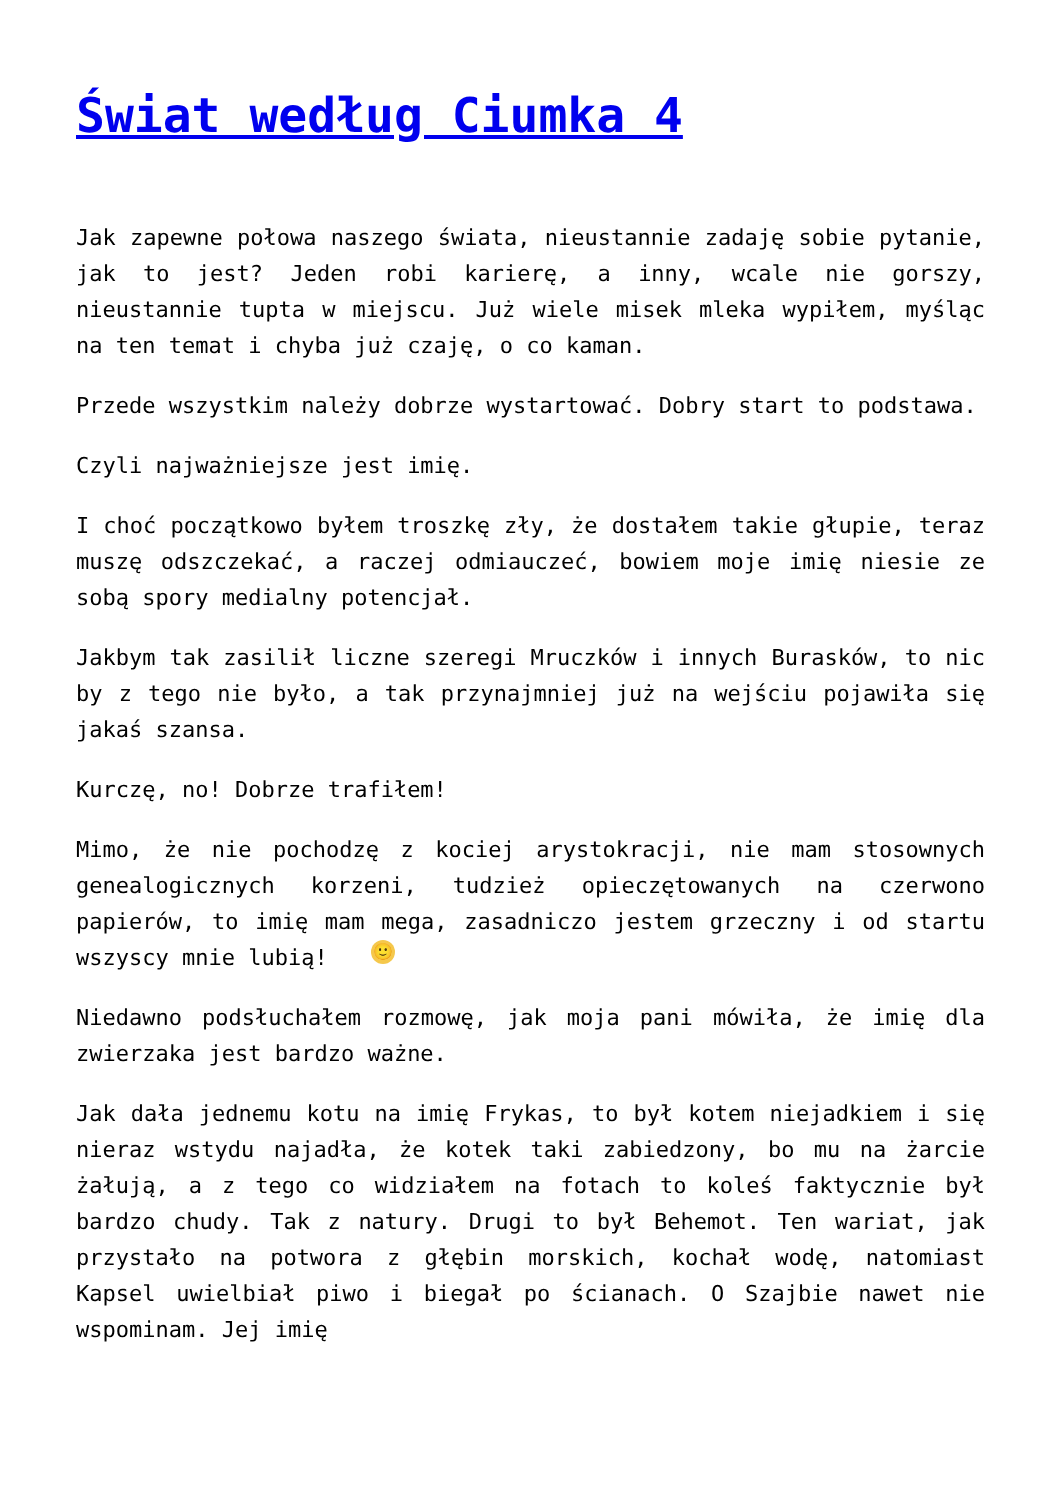Świat według Ciumka 4
Jak zapewne połowa naszego świata, nieustannie zadaję sobie pytanie, jak to jest? Jeden robi karierę, a inny, wcale nie gorszy, nieustannie tupta w miejscu. Już wiele misek mleka wypiłem, myśląc na ten temat i chyba już czaję, o co kaman.
Przede wszystkim należy dobrze wystartować. Dobry start to podstawa.
Czyli najważniejsze jest imię.
I choć początkowo byłem troszkę zły, że dostałem takie głupie, teraz muszę odszczekać, a raczej odmiauczeć, bowiem moje imię niesie ze sobą spory medialny potencjał.
Jakbym tak zasilił liczne szeregi Mruczków i innych Burasków, to nic by z tego nie było, a tak przynajmniej już na wejściu pojawiła się jakaś szansa.
Kurczę, no! Dobrze trafiłem!
Mimo, że nie pochodzę z kociej arystokracji, nie mam stosownych genealogicznych korzeni, tudzież opieczętowanych na czerwono papierów, to imię mam mega, zasadniczo jestem grzeczny i od startu wszyscy mnie lubią! 🙂
Niedawno podsłuchałem rozmowę, jak moja pani mówiła, że imię dla zwierzaka jest bardzo ważne.
Jak dała jednemu kotu na imię Frykas, to był kotem niejadkiem i się nieraz wstydu najadła, że kotek taki zabiedzony, bo mu na żarcie żałują, a z tego co widziałem na fotach to koleś faktycznie był bardzo chudy. Tak z natury. Drugi to był Behemot. Ten wariat, jak przystało na potwora z głębin morskich, kochał wodę, natomiast Kapsel uwielbiał piwo i biegał po ścianach. O Szajbie nawet nie wspominam. Jej imię